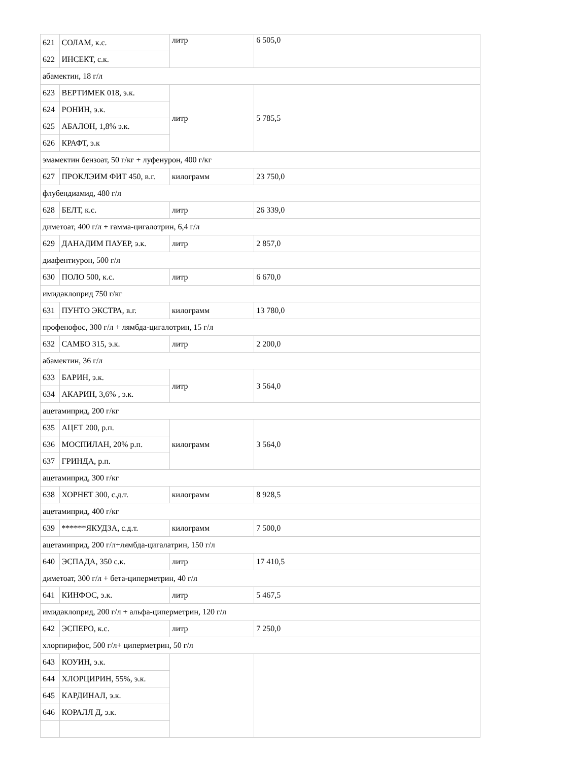| 621 | СОЛАМ, к.с. | литр | 6 505,0 |
| 622 | ИНСЕКТ, с.к. | | |
| абамектин, 18 г/л | | | |
| 623 | ВЕРТИМЕК 018, э.к. | литр | 5 785,5 |
| 624 | РОНИН, э.к. | | |
| 625 | АБАЛОН, 1,8% э.к. | | |
| 626 | КРАФТ, э.к | | |
| эмамектин бензоат, 50 г/кг + луфенурон, 400 г/кг | | | |
| 627 | ПРОКЛЭИМ ФИТ 450, в.г. | килограмм | 23 750,0 |
| флубендиамид, 480 г/л | | | |
| 628 | БЕЛТ, к.с. | литр | 26 339,0 |
| диметоат, 400 г/л + гамма-цигалотрин, 6,4 г/л | | | |
| 629 | ДАНАДИМ ПАУЕР, э.к. | литр | 2 857,0 |
| диафентиурон, 500 г/л | | | |
| 630 | ПОЛО 500, к.с. | литр | 6 670,0 |
| имидаклоприд 750 г/кг | | | |
| 631 | ПУНТО ЭКСТРА, в.г. | килограмм | 13 780,0 |
| профенофос, 300 г/л + лямбда-цигалотрин, 15 г/л | | | |
| 632 | САМБО 315, э.к. | литр | 2 200,0 |
| абамектин, 36 г/л | | | |
| 633 | БАРИН, э.к. | литр | 3 564,0 |
| 634 | АКАРИН, 3,6% , э.к. | | |
| ацетамиприд, 200 г/кг | | | |
| 635 | АЦЕТ 200, р.п. | килограмм | 3 564,0 |
| 636 | МОСПИЛАН, 20% р.п. | | |
| 637 | ГРИНДА, р.п. | | |
| ацетамиприд, 300 г/кг | | | |
| 638 | ХОРНЕТ 300, с.д.т. | килограмм | 8 928,5 |
| ацетамиприд, 400 г/кг | | | |
| 639 | ******ЯКУДЗА, с.д.т. | килограмм | 7 500,0 |
| ацетамиприд, 200 г/л+лямбда-цигалатрин, 150 г/л | | | |
| 640 | ЭСПАДА, 350 с.к. | литр | 17 410,5 |
| диметоат, 300 г/л + бета-циперметрин, 40 г/л | | | |
| 641 | КИНФОС, э.к. | литр | 5 467,5 |
| имидаклоприд, 200 г/л + альфа-циперметрин, 120 г/л | | | |
| 642 | ЭСПЕРО, к.с. | литр | 7 250,0 |
| хлорпирифос, 500 г/л+ циперметрин, 50 г/л | | | |
| 643 | КОУИН, э.к. | | |
| 644 | ХЛОРЦИРИН, 55%, э.к. | | |
| 645 | КАРДИНАЛ, э.к. | | |
| 646 | КОРАЛЛ Д, э.к. | | |